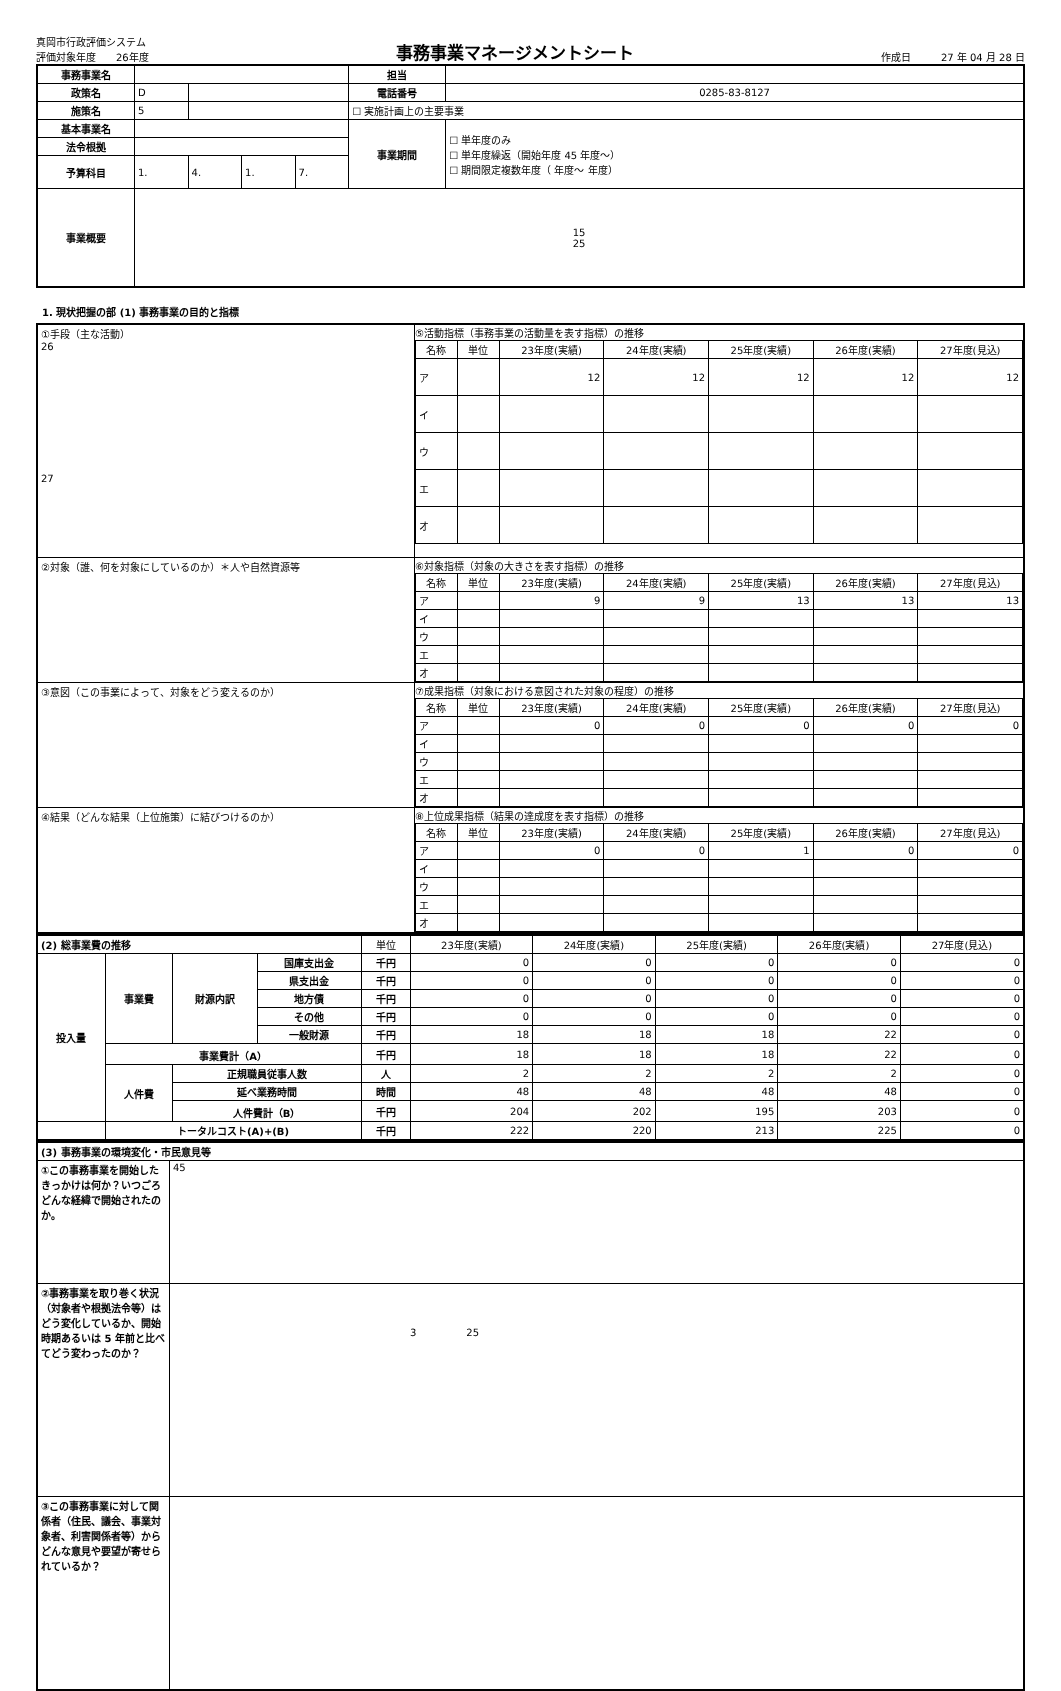真岡市行政評価システム
評価対象年度　　26年度
事務事業マネージメントシート
作成日　　　27 年 04 月 28 日
| 事務事業名 | | | | | 担当 | |
| 政策名 | D | | | | 電話番号 | 0285-83-8127 |
| 施策名 | 5 | | | | ☐ 実施計画上の主要事業 | |
| 基本事業名 | | | | | 事業期間 | ☐ 単年度のみ ☐ 単年度繰返（開始年度 45 年度～） ☐ 期間限定複数年度（ 年度～ 年度） |
| 法令根拠 | | | | | | |
| 予算科目 | 1. | 4. | 1. | 7. | | |
| 事業概要 | 15 25 | | | | | |
1. 現状把握の部 (1) 事務事業の目的と指標
| ①手段（主な活動） 26 27 | ⑤活動指標（事務事業の活動量を表す指標）の推移 / 名称 / 単位 / 23年度(実績) / 24年度(実績) / 25年度(実績) / 26年度(実績) / 27年度(見込) / / --- / --- / --- / --- / --- / --- / --- / / ア / / 12 / 12 / 12 / 12 / 12 / / イ / / / / / / / / ウ / / / / / / / / エ / / / / / / / / オ / / / / / / / |
| ②対象（誰、何を対象にしているのか）＊人や自然資源等 | ⑥対象指標（対象の大きさを表す指標）の推移 / 名称 / 単位 / 23年度(実績) / 24年度(実績) / 25年度(実績) / 26年度(実績) / 27年度(見込) / / --- / --- / --- / --- / --- / --- / --- / / ア / / 9 / 9 / 13 / 13 / 13 / / イ / / / / / / / / ウ / / / / / / / / エ / / / / / / / / オ / / / / / / / |
| ③意図（この事業によって、対象をどう変えるのか） | ⑦成果指標（対象における意図された対象の程度）の推移 / 名称 / 単位 / 23年度(実績) / 24年度(実績) / 25年度(実績) / 26年度(実績) / 27年度(見込) / / --- / --- / --- / --- / --- / --- / --- / / ア / / 0 / 0 / 0 / 0 / 0 / / イ / / / / / / / / ウ / / / / / / / / エ / / / / / / / / オ / / / / / / / |
| ④結果（どんな結果（上位施策）に結びつけるのか） | ⑧上位成果指標（結果の達成度を表す指標）の推移 / 名称 / 単位 / 23年度(実績) / 24年度(実績) / 25年度(実績) / 26年度(実績) / 27年度(見込) / / --- / --- / --- / --- / --- / --- / --- / / ア / / 0 / 0 / 1 / 0 / 0 / / イ / / / / / / / / ウ / / / / / / / / エ / / / / / / / / オ / / / / / / / |
| (2) 総事業費の推移 | | | | 単位 | 23年度(実績) | 24年度(実績) | 25年度(実績) | 26年度(実績) | 27年度(見込) |
| 投入量 | 事業費 | 財源内訳 | 国庫支出金 | 千円 | 0 | 0 | 0 | 0 | 0 |
| | | | 県支出金 | 千円 | 0 | 0 | 0 | 0 | 0 |
| | | | 地方債 | 千円 | 0 | 0 | 0 | 0 | 0 |
| | | | その他 | 千円 | 0 | 0 | 0 | 0 | 0 |
| | | | 一般財源 | 千円 | 18 | 18 | 18 | 22 | 0 |
| | 事業費計（A） | | | 千円 | 18 | 18 | 18 | 22 | 0 |
| | 人件費 | 正規職員従事人数 | | 人 | 2 | 2 | 2 | 2 | 0 |
| | | 延べ業務時間 | | 時間 | 48 | 48 | 48 | 48 | 0 |
| | | 人件費計（B） | | 千円 | 204 | 202 | 195 | 203 | 0 |
| | トータルコスト(A)+(B) | | | 千円 | 222 | 220 | 213 | 225 | 0 |
| (3) 事務事業の環境変化・市民意見等 | |
| ①この事務事業を開始したきっかけは何か？いつごろどんな経緯で開始されたのか。 | 45 |
| ②事務事業を取り巻く状況（対象者や根拠法令等）はどう変化しているか、開始時期あるいは 5 年前と比べてどう変わったのか？ | 3 25 |
| ③この事務事業に対して関係者（住民、議会、事業対象者、利害関係者等）からどんな意見や要望が寄せられているか？ | |